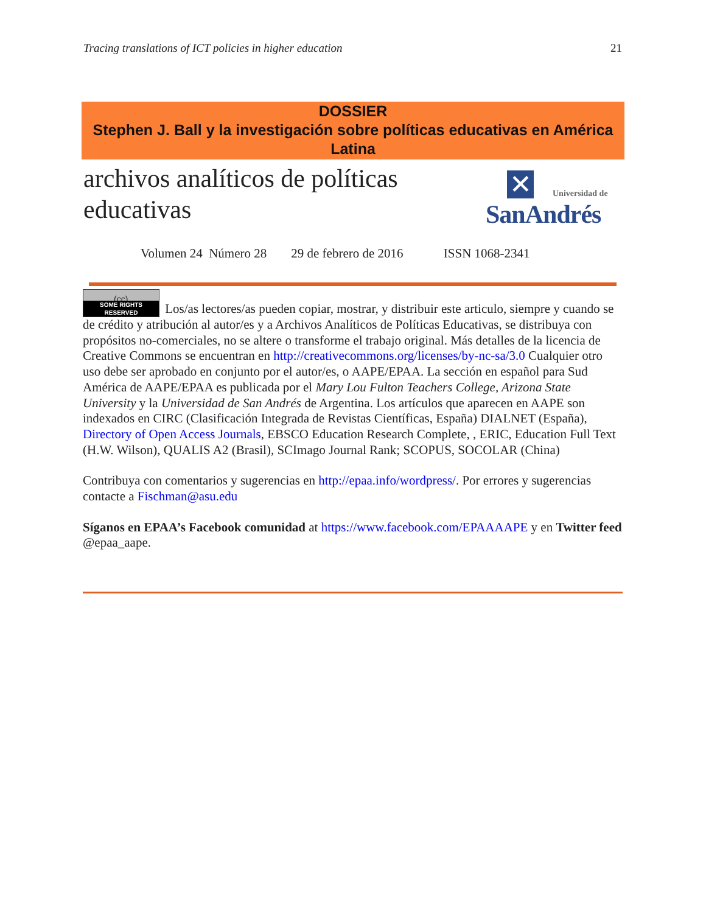Tracing translations of ICT policies in higher education 21
DOSSIER
Stephen J. Ball y la investigación sobre políticas educativas en América Latina
archivos analíticos de políticas
educativas
✕ Universidad de
SanAndrés
Volumen 24 Número 28 29 de febrero de 2016 ISSN 1068-2341
(cc) SOME RIGHTS RESERVED Los/as lectores/as pueden copiar, mostrar, y distribuir este articulo, siempre y cuando se de crédito y atribución al autor/es y a Archivos Analíticos de Políticas Educativas, se distribuya con propósitos no-comerciales, no se altere o transforme el trabajo original. Más detalles de la licencia de Creative Commons se encuentran en http://creativecommons.org/licenses/by-nc-sa/3.0 Cualquier otro uso debe ser aprobado en conjunto por el autor/es, o AAPE/EPAA. La sección en español para Sud América de AAPE/EPAA es publicada por el Mary Lou Fulton Teachers College, Arizona State University y la Universidad de San Andrés de Argentina. Los artículos que aparecen en AAPE son indexados en CIRC (Clasificación Integrada de Revistas Científicas, España) DIALNET (España), Directory of Open Access Journals, EBSCO Education Research Complete, , ERIC, Education Full Text (H.W. Wilson), QUALIS A2 (Brasil), SCImago Journal Rank; SCOPUS, SOCOLAR (China)
Contribuya con comentarios y sugerencias en http://epaa.info/wordpress/. Por errores y sugerencias contacte a Fischman@asu.edu
Síganos en EPAA’s Facebook comunidad at https://www.facebook.com/EPAAAAPE y en Twitter feed @epaa_aape.